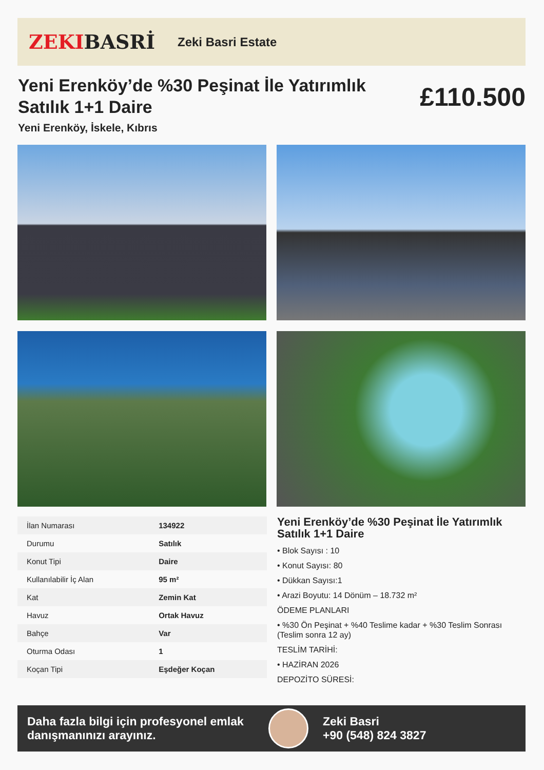ZEKIBASRİ
Zeki Basri Estate
Yeni Erenköy’de %30 Peşinat İle Yatırımlık Satılık 1+1 Daire
£110.500
Yeni Erenköy, İskele, Kıbrıs
| İlan Numarası | 134922 |
| Durumu | Satılık |
| Konut Tipi | Daire |
| Kullanılabilir İç Alan | 95 m² |
| Kat | Zemin Kat |
| Havuz | Ortak Havuz |
| Bahçe | Var |
| Oturma Odası | 1 |
| Koçan Tipi | Eşdeğer Koçan |
Yeni Erenköy’de %30 Peşinat İle Yatırımlık Satılık 1+1 Daire
• Blok Sayısı : 10
• Konut Sayısı: 80
• Dükkan Sayısı:1
• Arazi Boyutu: 14 Dönüm – 18.732 m²
ÖDEME PLANLARI
• %30 Ön Peşinat + %40 Teslime kadar + %30 Teslim Sonrası (Teslim sonra 12 ay)
TESLİM TARİHİ:
• HAZİRAN 2026
DEPOZİTO SÜRESİ:
Daha fazla bilgi için profesyonel emlak danışmanınızı arayınız.
Zeki Basri
+90 (548) 824 3827